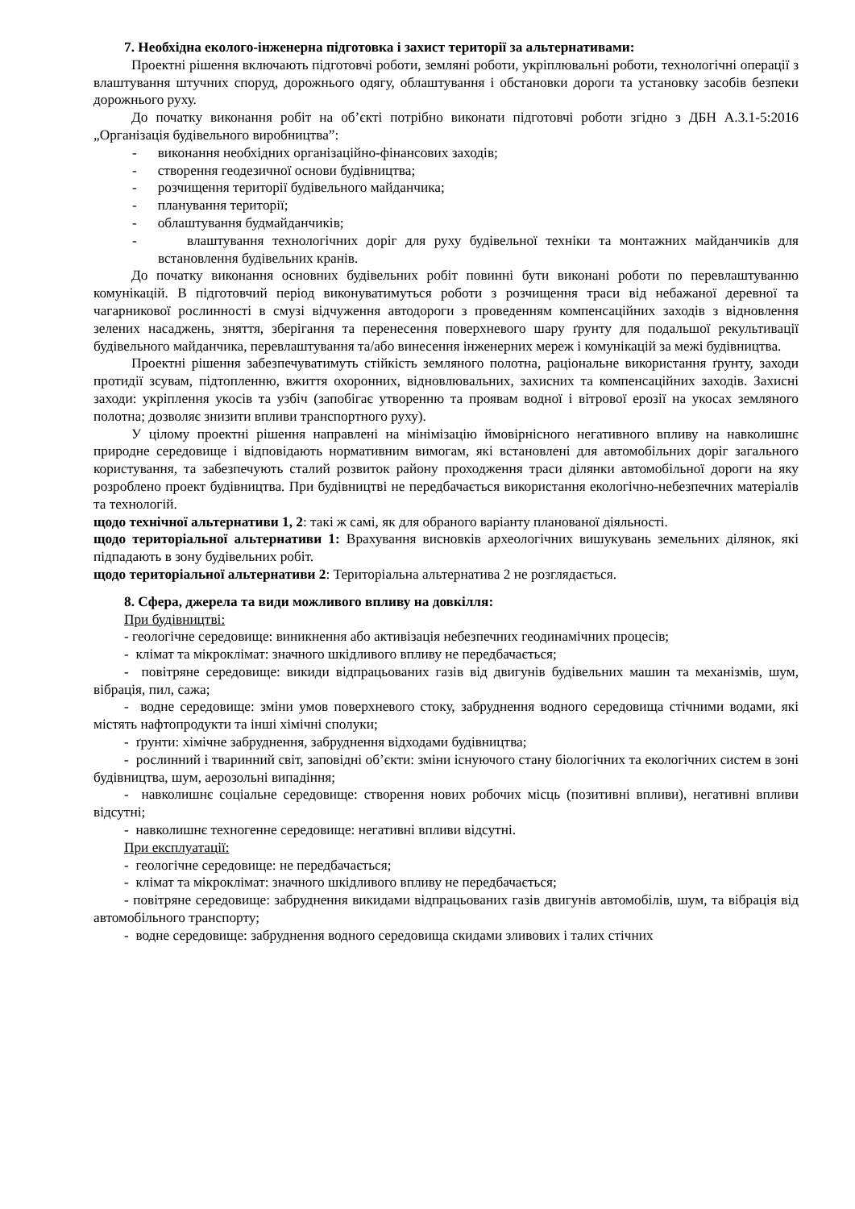7. Необхідна еколого-інженерна підготовка і захист території за альтернативами:
Проектні рішення включають підготовчі роботи, земляні роботи, укріплювальні роботи, технологічні операції з влаштування штучних споруд, дорожнього одягу, облаштування і обстановки дороги та установку засобів безпеки дорожнього руху.
До початку виконання робіт на об’єкті потрібно виконати підготовчі роботи згідно з ДБН А.3.1-5:2016 „Організація будівельного виробництва”:
- виконання необхідних організаційно-фінансових заходів;
- створення геодезичної основи будівництва;
- розчищення території будівельного майданчика;
- планування території;
- облаштування будмайданчиків;
- влаштування технологічних доріг для руху будівельної техніки та монтажних майданчиків для встановлення будівельних кранів.
До початку виконання основних будівельних робіт повинні бути виконані роботи по перевлаштуванню комунікацій. В підготовчий період виконуватимуться роботи з розчищення траси від небажаної деревної та чагарникової рослинності в смузі відчуження автодороги з проведенням компенсаційних заходів з відновлення зелених насаджень, зняття, зберігання та перенесення поверхневого шару ґрунту для подальшої рекультивації будівельного майданчика, перевлаштування та/або винесення інженерних мереж і комунікацій за межі будівництва.
Проектні рішення забезпечуватимуть стійкість земляного полотна, раціональне використання ґрунту, заходи протидії зсувам, підтопленню, вжиття охоронних, відновлювальних, захисних та компенсаційних заходів. Захисні заходи: укріплення укосів та узбіч (запобігає утворенню та проявам водної і вітрової ерозії на укосах земляного полотна; дозволяє знизити впливи транспортного руху).
У цілому проектні рішення направлені на мінімізацію ймовірнісного негативного впливу на навколишнє природне середовище і відповідають нормативним вимогам, які встановлені для автомобільних доріг загального користування, та забезпечують сталий розвиток району проходження траси ділянки автомобільної дороги на яку розроблено проект будівництва. При будівництві не передбачається використання екологічно-небезпечних матеріалів та технологій.
щодо технічної альтернативи 1, 2: такі ж самі, як для обраного варіанту планованої діяльності.
щодо територіальної альтернативи 1: Врахування висновків археологічних вишукувань земельних ділянок, які підпадають в зону будівельних робіт.
щодо територіальної альтернативи 2: Територіальна альтернатива 2 не розглядається.
8. Сфера, джерела та види можливого впливу на довкілля:
При будівництві:
- геологічне середовище: виникнення або активізація небезпечних геодинамічних процесів;
- клімат та мікроклімат: значного шкідливого впливу не передбачається;
- повітряне середовище: викиди відпрацьованих газів від двигунів будівельних машин та механізмів, шум, вібрація, пил, сажа;
- водне середовище: зміни умов поверхневого стоку, забруднення водного середовища стічними водами, які містять нафтопродукти та інші хімічні сполуки;
- ґрунти: хімічне забруднення, забруднення відходами будівництва;
- рослинний і тваринний світ, заповідні об’єкти: зміни існуючого стану біологічних та екологічних систем в зоні будівництва, шум, аерозольні випадіння;
- навколишнє соціальне середовище: створення нових робочих місць (позитивні впливи), негативні впливи відсутні;
- навколишнє техногенне середовище: негативні впливи відсутні.
При експлуатації:
- геологічне середовище: не передбачається;
- клімат та мікроклімат: значного шкідливого впливу не передбачається;
- повітряне середовище: забруднення викидами відпрацьованих газів двигунів автомобілів, шум, та вібрація від автомобільного транспорту;
- водне середовище: забруднення водного середовища скидами зливових і талих стічних